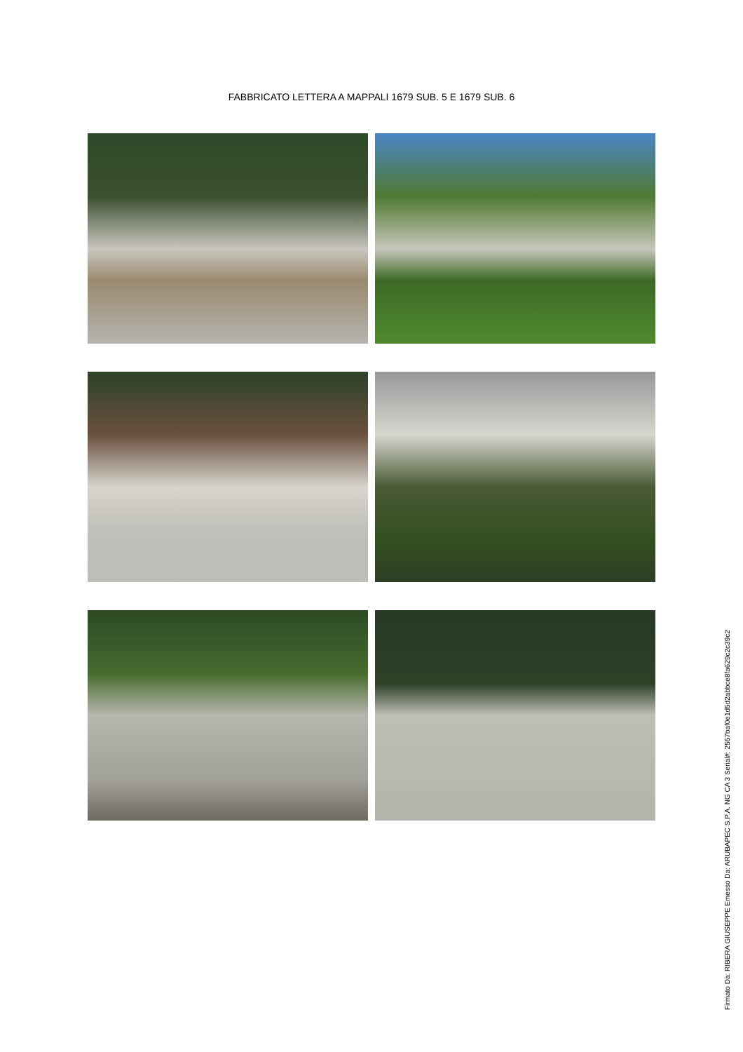FABBRICATO LETTERA A MAPPALI 1679 SUB. 5 E 1679 SUB. 6
Firmato Da: RIBERA GIUSEPPE Emesso Da: ARUBAPEC S.P.A. NG CA 3 Serial#: 2557baf0e1d5d2abbce8fa629c2c39c2